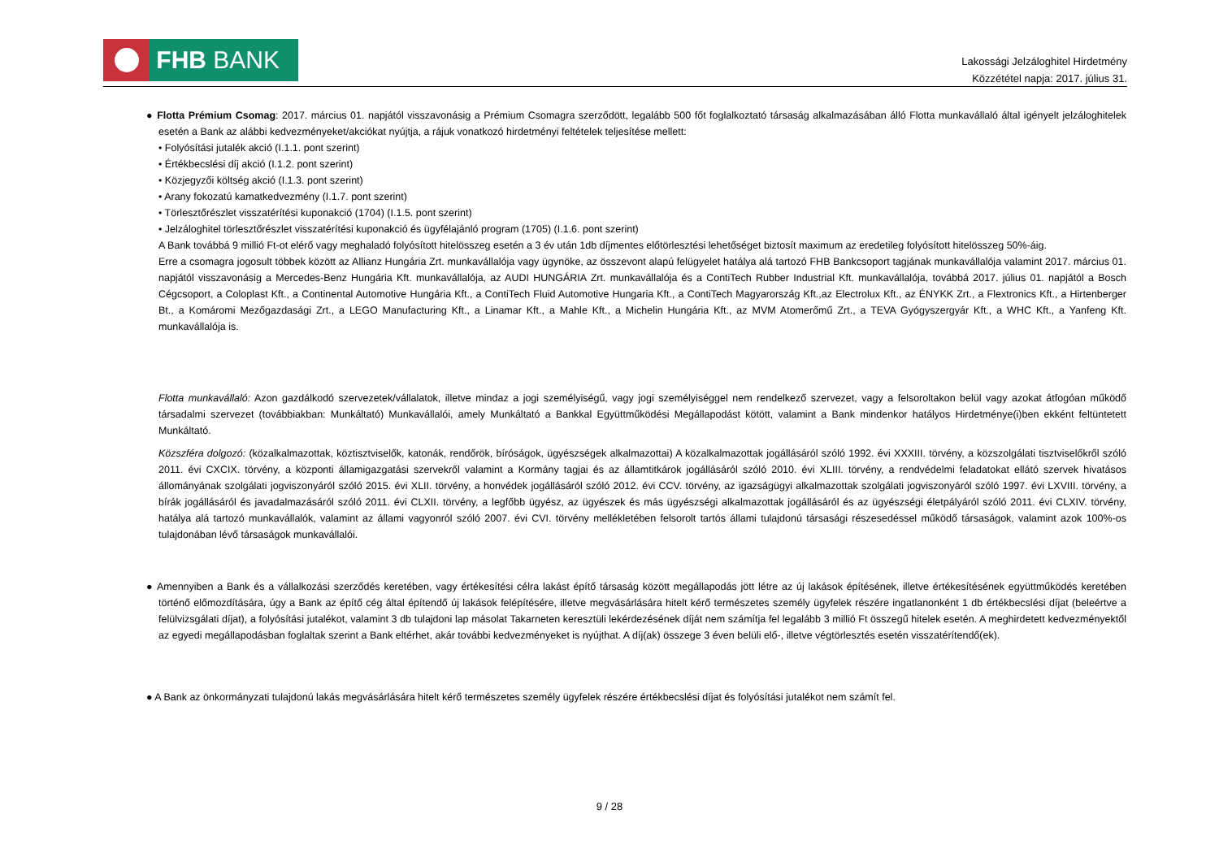FHB BANK
Lakossági Jelzáloghitel Hirdetmény
Közzététel napja: 2017. július 31.
● Flotta Prémium Csomag: 2017. március 01. napjától visszavonásig a Prémium Csomagra szerződött, legalább 500 főt foglalkoztató társaság alkalmazásában álló Flotta munkavállaló által igényelt jelzáloghitelek esetén a Bank az alábbi kedvezményeket/akciókat nyújtja, a rájuk vonatkozó hirdetményi feltételek teljesítése mellett:
• Folyósítási jutalék akció (I.1.1. pont szerint)
• Értékbecslési díj akció (I.1.2. pont szerint)
• Közjegyzői költség akció (I.1.3. pont szerint)
• Arany fokozatú kamatkedvezmény (I.1.7. pont szerint)
• Törlesztőrészlet visszatérítési kuponakció (1704) (I.1.5. pont szerint)
• Jelzáloghitel törlesztőrészlet visszatérítési kuponakció és ügyfélajánló program (1705) (I.1.6. pont szerint)
A Bank továbbá 9 millió Ft-ot elérő vagy meghaladó folyósított hitelösszeg esetén a 3 év után 1db díjmentes előtörlesztési lehetőséget biztosít maximum az eredetileg folyósított hitelösszeg 50%-áig.
Erre a csomagra jogosult többek között az Allianz Hungária Zrt. munkavállalója vagy ügynöke, az összevont alapú felügyelet hatálya alá tartozó FHB Bankcsoport tagjának munkavállalója valamint 2017. március 01. napjától visszavonásig a Mercedes-Benz Hungária Kft. munkavállalója, az AUDI HUNGÁRIA Zrt. munkavállalója és a ContiTech Rubber Industrial Kft. munkavállalója, továbbá 2017. július 01. napjától a Bosch Cégcsoport, a Coloplast Kft., a Continental Automotive Hungária Kft., a ContiTech Fluid Automotive Hungaria Kft., a ContiTech Magyarország Kft.,az Electrolux Kft., az ÉNYKK Zrt., a Flextronics Kft., a Hirtenberger Bt., a Komáromi Mezőgazdasági Zrt., a LEGO Manufacturing Kft., a Linamar Kft., a Mahle Kft., a Michelin Hungária Kft., az MVM Atomerőmű Zrt., a TEVA Gyógyszergyár Kft., a WHC Kft., a Yanfeng Kft. munkavállalója is.
Flotta munkavállaló: Azon gazdálkodó szervezetek/vállalatok, illetve mindaz a jogi személyiségű, vagy jogi személyiséggel nem rendelkező szervezet, vagy a felsoroltakon belül vagy azokat átfogóan működő társadalmi szervezet (továbbiakban: Munkáltató) Munkavállalói, amely Munkáltató a Bankkal Együttműködési Megállapodást kötött, valamint a Bank mindenkor hatályos Hirdetménye(i)ben ekként feltüntetett Munkáltató.
Közszféra dolgozó: (közalkalmazottak, köztisztviselők, katonák, rendőrök, bíróságok, ügyészségek alkalmazottai) A közalkalmazottak jogállásáról szóló 1992. évi XXXIII. törvény, a közszolgálati tisztviselőkről szóló 2011. évi CXCIX. törvény, a központi államigazgatási szervekről valamint a Kormány tagjai és az államtitkárok jogállásáról szóló 2010. évi XLIII. törvény, a rendvédelmi feladatokat ellátó szervek hivatásos állományának szolgálati jogviszonyáról szóló 2015. évi XLII. törvény, a honvédek jogállásáról szóló 2012. évi CCV. törvény, az igazságügyi alkalmazottak szolgálati jogviszonyáról szóló 1997. évi LXVIII. törvény, a bírák jogállásáról és javadalmazásáról szóló 2011. évi CLXII. törvény, a legfőbb ügyész, az ügyészek és más ügyészségi alkalmazottak jogállásáról és az ügyészségi életpályáról szóló 2011. évi CLXIV. törvény, hatálya alá tartozó munkavállalók, valamint az állami vagyonról szóló 2007. évi CVI. törvény mellékletében felsorolt tartós állami tulajdonú társasági részesedéssel működő társaságok, valamint azok 100%-os tulajdonában lévő társaságok munkavállalói.
● Amennyiben a Bank és a vállalkozási szerződés keretében, vagy értékesítési célra lakást építő társaság között megállapodás jött létre az új lakások építésének, illetve értékesítésének együttműködés keretében történő előmozdítására, úgy a Bank az építő cég által építendő új lakások felépítésére, illetve megvásárlására hitelt kérő természetes személy ügyfelek részére ingatlanonként 1 db értékbecslési díjat (beleértve a felülvizsgálati díjat), a folyósítási jutalékot, valamint 3 db tulajdoni lap másolat Takarneten keresztüli lekérdezésének díját nem számítja fel legalább 3 millió Ft összegű hitelek esetén. A meghirdetett kedvezményektől az egyedi megállapodásban foglaltak szerint a Bank eltérhet, akár további kedvezményeket is nyújthat. A díj(ak) összege 3 éven belüli elő-, illetve végtörlesztés esetén visszatérítendő(ek).
● A Bank az önkormányzati tulajdonú lakás megvásárlására hitelt kérő természetes személy ügyfelek részére értékbecslési díjat és folyósítási jutalékot nem számít fel.
9 / 28